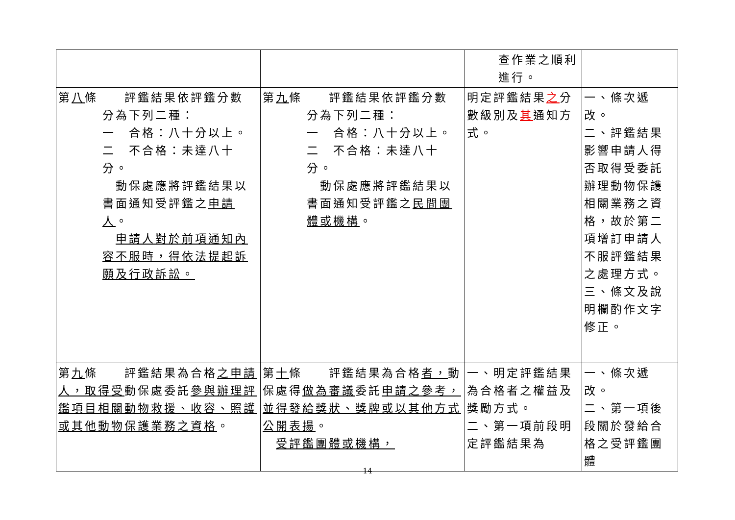| | | 查作業之順利 進行。 | |
| 第 八 條 評鑑結果依評鑑分數 分為下列二種： 一 合格：八十分以上。 二 不合格：未達八十分。 動保處應將評鑑結果以書面通知受評鑑之 申請人 。 申請人對於前項通知內容不服時，得依法提起訴願及行政訴訟。 | 第 九 條 評鑑結果依評鑑分數 分為下列二種： 一 合格：八十分以上。 二 不合格：未達八十分。 動保處應將評鑑結果以書面通知受評鑑之 民間團體或機構 。 | 明定評鑑結果 之 分數級別及 其 通知方式。 | 一、條次遞改。 二、評鑑結果影響申請人得否取得受委託辦理動物保護相關業務之資格，故於第二項增訂申請人不服評鑑結果之處理方式。 三、條文及說明欄酌作文字修正。 |
| 第 九 條 評鑑結果為合格 之申請人，取得受 動保處委託 參與辦理評鑑項目相關動物救援、收容、照護或其他動物保護業務之資格 。 | 第 十 條 評鑑結果為合格 者， 動保處得 做為審議 委託 申請之參考，並得發給獎狀、獎牌或以其他方式公開表揚 。 受評鑑團體或機構， | 一、明定評鑑結果為合格者之權益及獎勵方式。 二、第一項前段明定評鑑結果為 | 一、條次遞改。 二、第一項後段關於發給合格之受評鑑團體 |
14